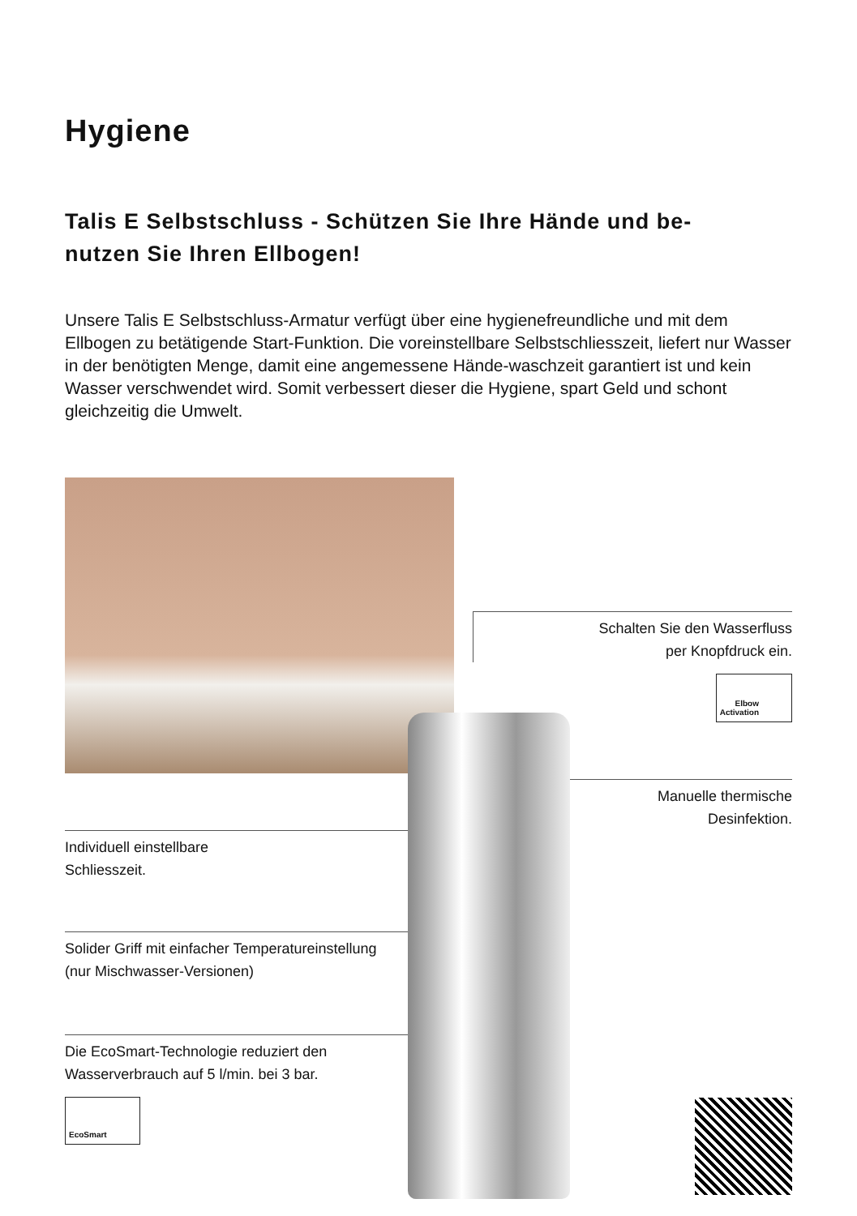Hygiene
Talis E Selbstschluss - Schützen Sie Ihre Hände und be-
nutzen Sie Ihren Ellbogen!
Unsere Talis E Selbstschluss-Armatur verfügt über eine hygienefreundliche und mit dem Ellbogen zu betätigende Start-Funktion. Die voreinstellbare Selbstschliesszeit, liefert nur Wasser in der benötigten Menge, damit eine angemessene Hände-waschzeit garantiert ist und kein Wasser verschwendet wird. Somit verbessert dieser die Hygiene, spart Geld und schont gleichzeitig die Umwelt.
Individuell einstellbare
Schliesszeit.
Solider Griff mit einfacher Temperatureinstellung
(nur Mischwasser-Versionen)
Die EcoSmart-Technologie reduziert den
Wasserverbrauch auf 5 l/min. bei 3 bar.
EcoSmart
Schalten Sie den Wasserfluss
per Knopfdruck ein.
Elbow
Activation
Manuelle thermische
Desinfektion.